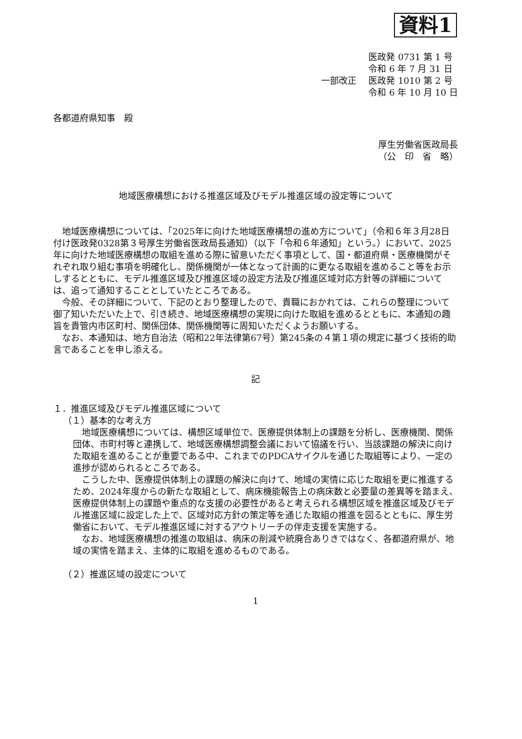資料1
一部改正 医政発 0731 第 1 号
令和 6 年 7 月 31 日
医政発 1010 第 2 号
令和 6 年 10 月 10 日
各都道府県知事　殿
厚生労働省医政局長
（公　印　省　略）
地域医療構想における推進区域及びモデル推進区域の設定等について
地域医療構想については、「2025年に向けた地域医療構想の進め方について」（令和６年３月28日付け医政発0328第３号厚生労働省医政局長通知）（以下「令和６年通知」という。）において、2025年に向けた地域医療構想の取組を進める際に留意いただく事項として、国・都道府県・医療機関がそれぞれ取り組む事項を明確化し、関係機関が一体となって計画的に更なる取組を進めること等をお示しするとともに、モデル推進区域及び推進区域の設定方法及び推進区域対応方針等の詳細については、追って通知することとしていたところである。
今般、その詳細について、下記のとおり整理したので、貴職におかれては、これらの整理について御了知いただいた上で、引き続き、地域医療構想の実現に向けた取組を進めるとともに、本通知の趣旨を貴管内市区町村、関係団体、関係機関等に周知いただくようお願いする。
なお、本通知は、地方自治法（昭和22年法律第67号）第245条の４第１項の規定に基づく技術的助言であることを申し添える。
記
１．推進区域及びモデル推進区域について
（１）基本的な考え方
地域医療構想については、構想区域単位で、医療提供体制上の課題を分析し、医療機関、関係団体、市町村等と連携して、地域医療構想調整会議において協議を行い、当該課題の解決に向けた取組を進めることが重要である中、これまでのPDCAサイクルを通じた取組等により、一定の進捗が認められるところである。
こうした中、医療提供体制上の課題の解決に向けて、地域の実情に応じた取組を更に推進するため、2024年度からの新たな取組として、病床機能報告上の病床数と必要量の差異等を踏まえ、医療提供体制上の課題や重点的な支援の必要性があると考えられる構想区域を推進区域及びモデル推進区域に設定した上で、区域対応方針の策定等を通じた取組の推進を図るとともに、厚生労働省において、モデル推進区域に対するアウトリーチの伴走支援を実施する。
なお、地域医療構想の推進の取組は、病床の削減や統廃合ありきではなく、各都道府県が、地域の実情を踏まえ、主体的に取組を進めるものである。
（２）推進区域の設定について
1